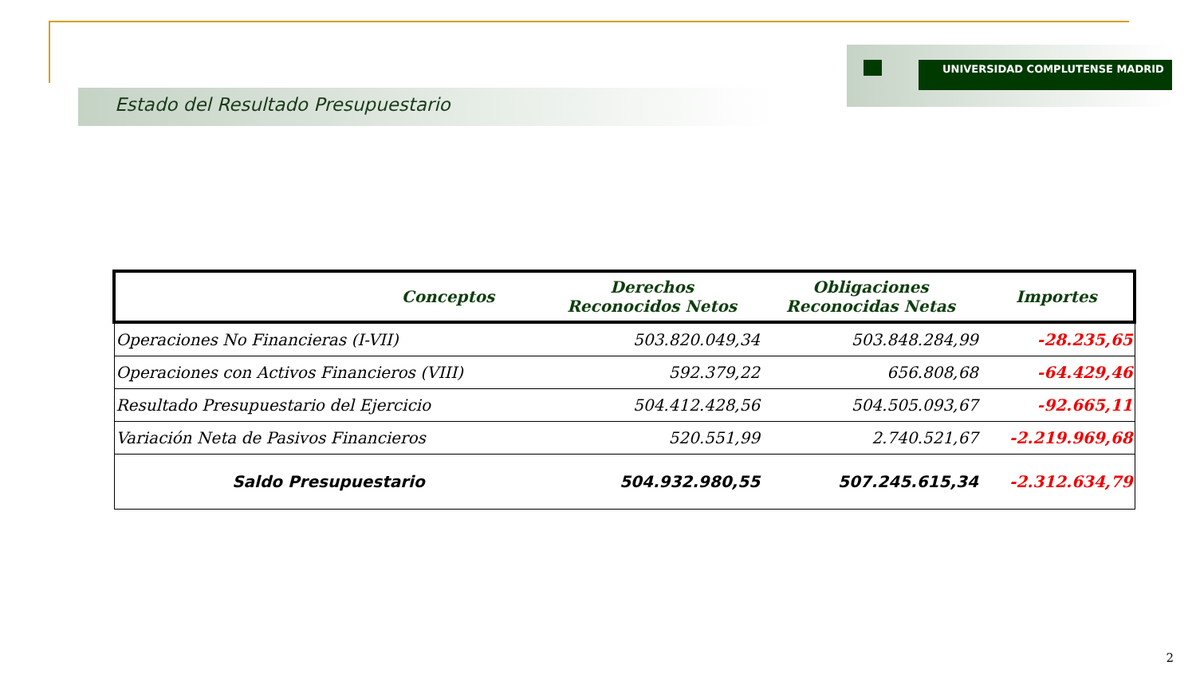UNIVERSIDAD COMPLUTENSE MADRID
Estado del Resultado Presupuestario
| Conceptos | Derechos Reconocidos Netos | Obligaciones Reconocidas Netas | Importes |
| --- | --- | --- | --- |
| Operaciones No Financieras (I-VII) | 503.820.049,34 | 503.848.284,99 | -28.235,65 |
| Operaciones con Activos Financieros (VIII) | 592.379,22 | 656.808,68 | -64.429,46 |
| Resultado Presupuestario del Ejercicio | 504.412.428,56 | 504.505.093,67 | -92.665,11 |
| Variación Neta de Pasivos Financieros | 520.551,99 | 2.740.521,67 | -2.219.969,68 |
| Saldo Presupuestario | 504.932.980,55 | 507.245.615,34 | -2.312.634,79 |
2